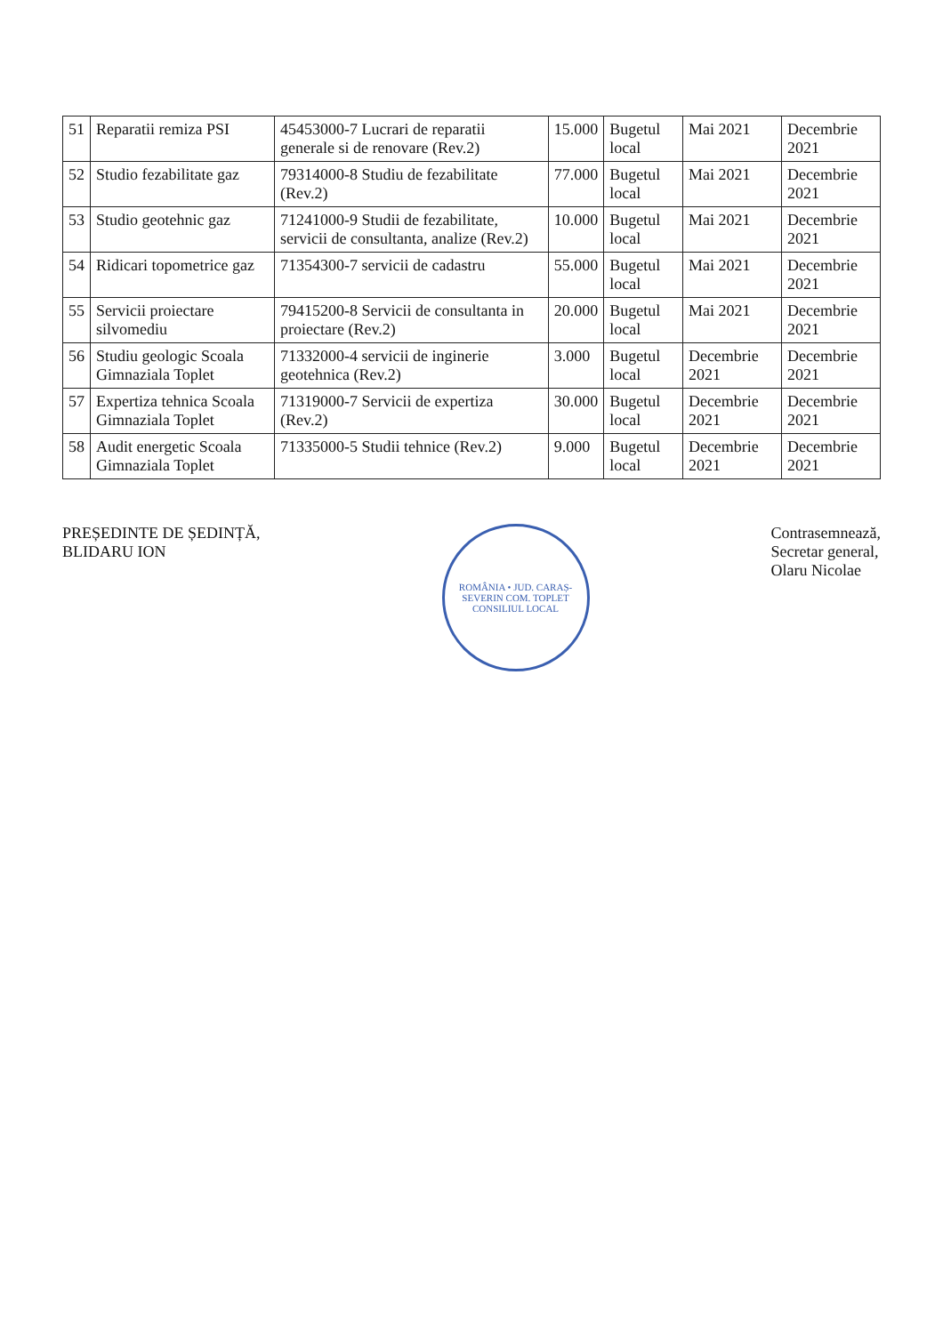| 51 | Reparatii remiza PSI | 45453000-7 Lucrari de reparatii generale si de renovare (Rev.2) | 15.000 | Bugetul local | Mai 2021 | Decembrie 2021 |
| 52 | Studio fezabilitate gaz | 79314000-8 Studiu de fezabilitate (Rev.2) | 77.000 | Bugetul local | Mai 2021 | Decembrie 2021 |
| 53 | Studio geotehnic gaz | 71241000-9 Studii de fezabilitate, servicii de consultanta, analize (Rev.2) | 10.000 | Bugetul local | Mai 2021 | Decembrie 2021 |
| 54 | Ridicari topometrice gaz | 71354300-7 servicii de cadastru | 55.000 | Bugetul local | Mai 2021 | Decembrie 2021 |
| 55 | Servicii proiectare silvomediu | 79415200-8 Servicii de consultanta in proiectare (Rev.2) | 20.000 | Bugetul local | Mai 2021 | Decembrie 2021 |
| 56 | Studiu geologic Scoala Gimnaziala Toplet | 71332000-4 servicii de inginerie geotehnica (Rev.2) | 3.000 | Bugetul local | Decembrie 2021 | Decembrie 2021 |
| 57 | Expertiza tehnica Scoala Gimnaziala Toplet | 71319000-7 Servicii de expertiza (Rev.2) | 30.000 | Bugetul local | Decembrie 2021 | Decembrie 2021 |
| 58 | Audit energetic Scoala Gimnaziala Toplet | 71335000-5 Studii tehnice (Rev.2) | 9.000 | Bugetul local | Decembrie 2021 | Decembrie 2021 |
PREȘEDINTE DE ȘEDINȚĂ,
BLIDARU ION
ROMÂNIA • JUD. CARAȘ-SEVERIN COM. TOPLET CONSILIUL LOCAL
Contrasemnează,
Secretar general,
Olaru Nicolae